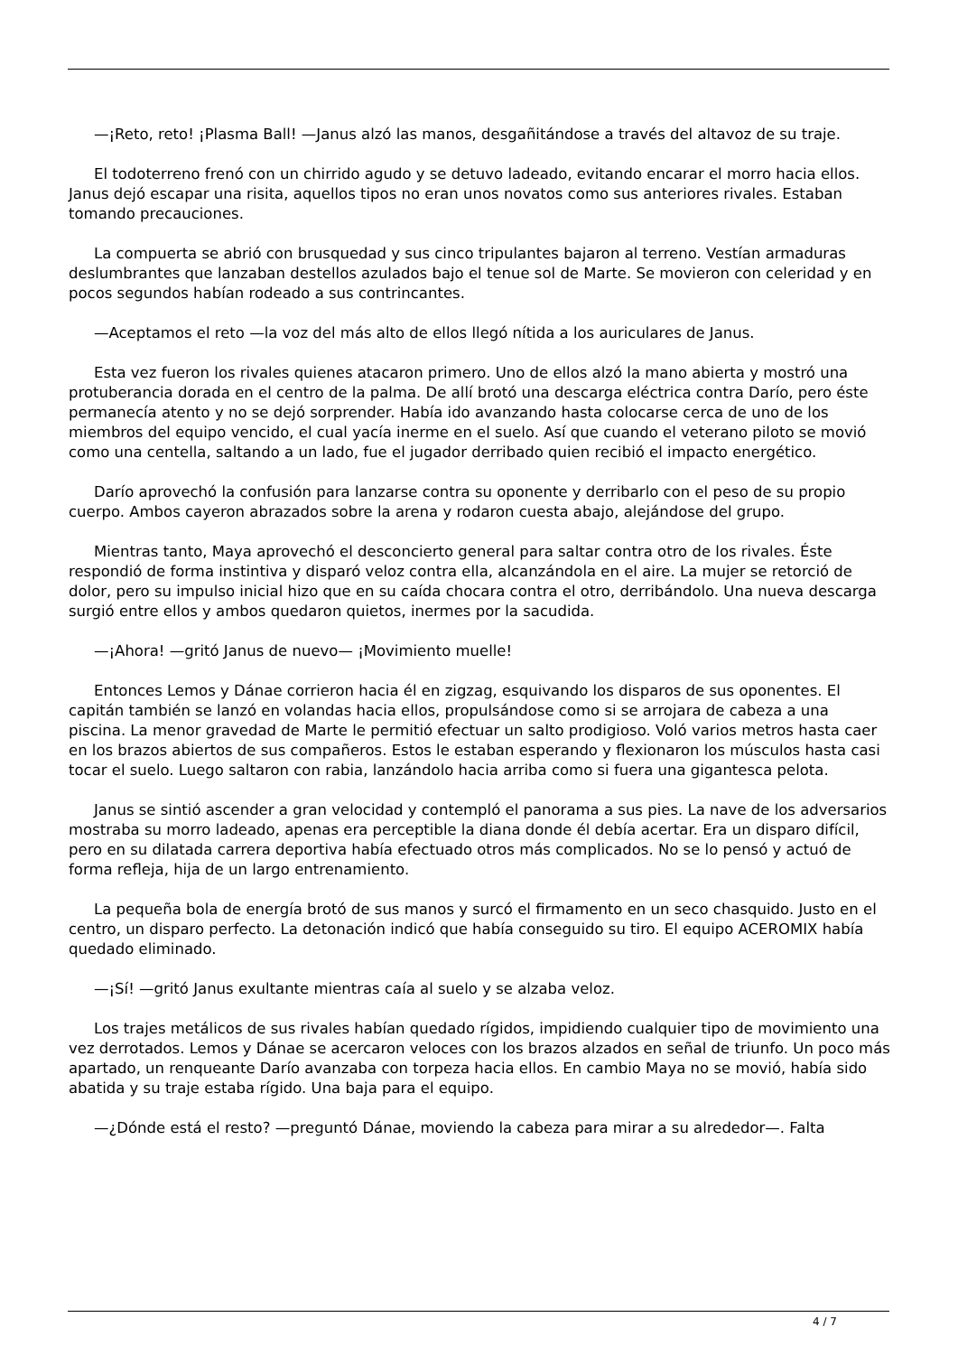—¡Reto, reto! ¡Plasma Ball! —Janus alzó las manos, desgañitándose a través del altavoz de su traje.
El todoterreno frenó con un chirrido agudo y se detuvo ladeado, evitando encarar el morro hacia ellos. Janus dejó escapar una risita, aquellos tipos no eran unos novatos como sus anteriores rivales. Estaban tomando precauciones.
La compuerta se abrió con brusquedad y sus cinco tripulantes bajaron al terreno. Vestían armaduras deslumbrantes que lanzaban destellos azulados bajo el tenue sol de Marte. Se movieron con celeridad y en pocos segundos habían rodeado a sus contrincantes.
—Aceptamos el reto —la voz del más alto de ellos llegó nítida a los auriculares de Janus.
Esta vez fueron los rivales quienes atacaron primero. Uno de ellos alzó la mano abierta y mostró una protuberancia dorada en el centro de la palma. De allí brotó una descarga eléctrica contra Darío, pero éste permanecía atento y no se dejó sorprender. Había ido avanzando hasta colocarse cerca de uno de los miembros del equipo vencido, el cual yacía inerme en el suelo. Así que cuando el veterano piloto se movió como una centella, saltando a un lado, fue el jugador derribado quien recibió el impacto energético.
Darío aprovechó la confusión para lanzarse contra su oponente y derribarlo con el peso de su propio cuerpo. Ambos cayeron abrazados sobre la arena y rodaron cuesta abajo, alejándose del grupo.
Mientras tanto, Maya aprovechó el desconcierto general para saltar contra otro de los rivales. Éste respondió de forma instintiva y disparó veloz contra ella, alcanzándola en el aire. La mujer se retorció de dolor, pero su impulso inicial hizo que en su caída chocara contra el otro, derribándolo. Una nueva descarga surgió entre ellos y ambos quedaron quietos, inermes por la sacudida.
—¡Ahora! —gritó Janus de nuevo— ¡Movimiento muelle!
Entonces Lemos y Dánae corrieron hacia él en zigzag, esquivando los disparos de sus oponentes. El capitán también se lanzó en volandas hacia ellos, propulsándose como si se arrojara de cabeza a una piscina. La menor gravedad de Marte le permitió efectuar un salto prodigioso. Voló varios metros hasta caer en los brazos abiertos de sus compañeros. Estos le estaban esperando y flexionaron los músculos hasta casi tocar el suelo. Luego saltaron con rabia, lanzándolo hacia arriba como si fuera una gigantesca pelota.
Janus se sintió ascender a gran velocidad y contempló el panorama a sus pies. La nave de los adversarios mostraba su morro ladeado, apenas era perceptible la diana donde él debía acertar. Era un disparo difícil, pero en su dilatada carrera deportiva había efectuado otros más complicados. No se lo pensó y actuó de forma refleja, hija de un largo entrenamiento.
La pequeña bola de energía brotó de sus manos y surcó el firmamento en un seco chasquido. Justo en el centro, un disparo perfecto. La detonación indicó que había conseguido su tiro. El equipo ACEROMIX había quedado eliminado.
—¡Sí! —gritó Janus exultante mientras caía al suelo y se alzaba veloz.
Los trajes metálicos de sus rivales habían quedado rígidos, impidiendo cualquier tipo de movimiento una vez derrotados. Lemos y Dánae se acercaron veloces con los brazos alzados en señal de triunfo. Un poco más apartado, un renqueante Darío avanzaba con torpeza hacia ellos. En cambio Maya no se movió, había sido abatida y su traje estaba rígido. Una baja para el equipo.
—¿Dónde está el resto? —preguntó Dánae, moviendo la cabeza para mirar a su alrededor—. Falta
4 / 7